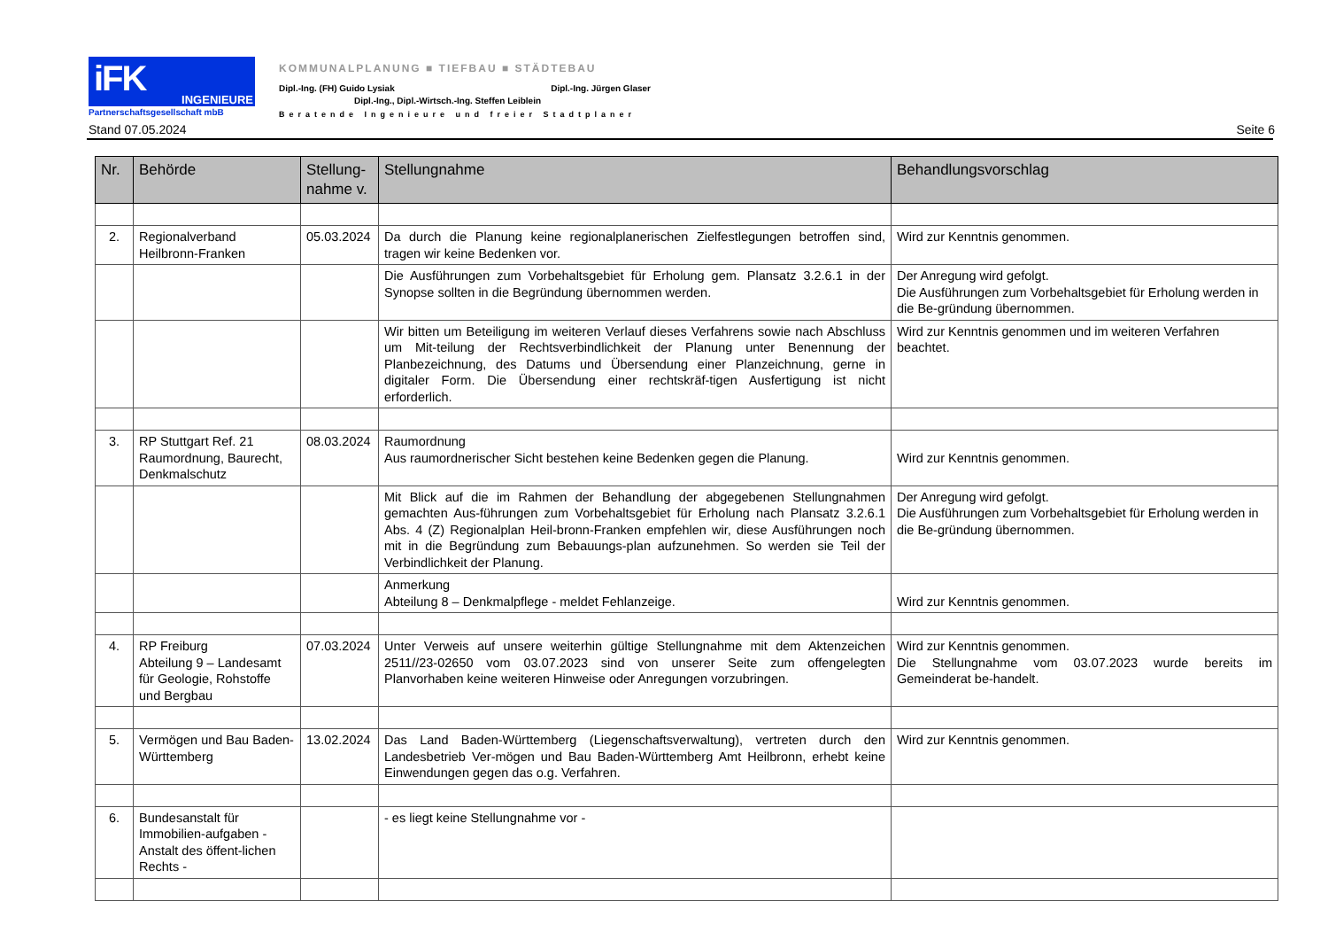iFK INGENIEURE
Partnerschaftsgesellschaft mbB
KOMMUNALPLANUNG ■ TIEFBAU ■ STÄDTEBAU
Dipl.-Ing. (FH) Guido Lysiak Dipl.-Ing. Jürgen Glaser
Dipl.-Ing., Dipl.-Wirtsch.-Ing. Steffen Leiblein
Beratende Ingenieure und freier Stadtplaner
Stand 07.05.2024 Seite 6
| Nr. | Behörde | Stellung- nahme v. | Stellungnahme | Behandlungsvorschlag |
| --- | --- | --- | --- | --- |
| 2. | Regionalverband Heilbronn-Franken | 05.03.2024 | Da durch die Planung keine regionalplanerischen Zielfestlegungen betroffen sind, tragen wir keine Bedenken vor. | Wird zur Kenntnis genommen. |
| | | | Die Ausführungen zum Vorbehaltsgebiet für Erholung gem. Plansatz 3.2.6.1 in der Synopse sollten in die Begründung übernommen werden. | Der Anregung wird gefolgt. Die Ausführungen zum Vorbehaltsgebiet für Erholung werden in die Be-gründung übernommen. |
| | | | Wir bitten um Beteiligung im weiteren Verlauf dieses Verfahrens sowie nach Abschluss um Mit-teilung der Rechtsverbindlichkeit der Planung unter Benennung der Planbezeichnung, des Datums und Übersendung einer Planzeichnung, gerne in digitaler Form. Die Übersendung einer rechtskräf-tigen Ausfertigung ist nicht erforderlich. | Wird zur Kenntnis genommen und im weiteren Verfahren beachtet. |
| 3. | RP Stuttgart Ref. 21 Raumordnung, Baurecht, Denkmalschutz | 08.03.2024 | Raumordnung Aus raumordnerischer Sicht bestehen keine Bedenken gegen die Planung. | Wird zur Kenntnis genommen. |
| | | | Mit Blick auf die im Rahmen der Behandlung der abgegebenen Stellungnahmen gemachten Aus-führungen zum Vorbehaltsgebiet für Erholung nach Plansatz 3.2.6.1 Abs. 4 (Z) Regionalplan Heil-bronn-Franken empfehlen wir, diese Ausführungen noch mit in die Begründung zum Bebauungs-plan aufzunehmen. So werden sie Teil der Verbindlichkeit der Planung. | Der Anregung wird gefolgt. Die Ausführungen zum Vorbehaltsgebiet für Erholung werden in die Be-gründung übernommen. |
| | | | Anmerkung Abteilung 8 – Denkmalpflege - meldet Fehlanzeige. | Wird zur Kenntnis genommen. |
| 4. | RP Freiburg Abteilung 9 – Landesamt für Geologie, Rohstoffe und Bergbau | 07.03.2024 | Unter Verweis auf unsere weiterhin gültige Stellungnahme mit dem Aktenzeichen 2511//23-02650 vom 03.07.2023 sind von unserer Seite zum offengelegten Planvorhaben keine weiteren Hinweise oder Anregungen vorzubringen. | Wird zur Kenntnis genommen. Die Stellungnahme vom 03.07.2023 wurde bereits im Gemeinderat be-handelt. |
| 5. | Vermögen und Bau Baden-Württemberg | 13.02.2024 | Das Land Baden-Württemberg (Liegenschaftsverwaltung), vertreten durch den Landesbetrieb Ver-mögen und Bau Baden-Württemberg Amt Heilbronn, erhebt keine Einwendungen gegen das o.g. Verfahren. | Wird zur Kenntnis genommen. |
| 6. | Bundesanstalt für Immobilien-aufgaben - Anstalt des öffent-lichen Rechts - | | - es liegt keine Stellungnahme vor - | |